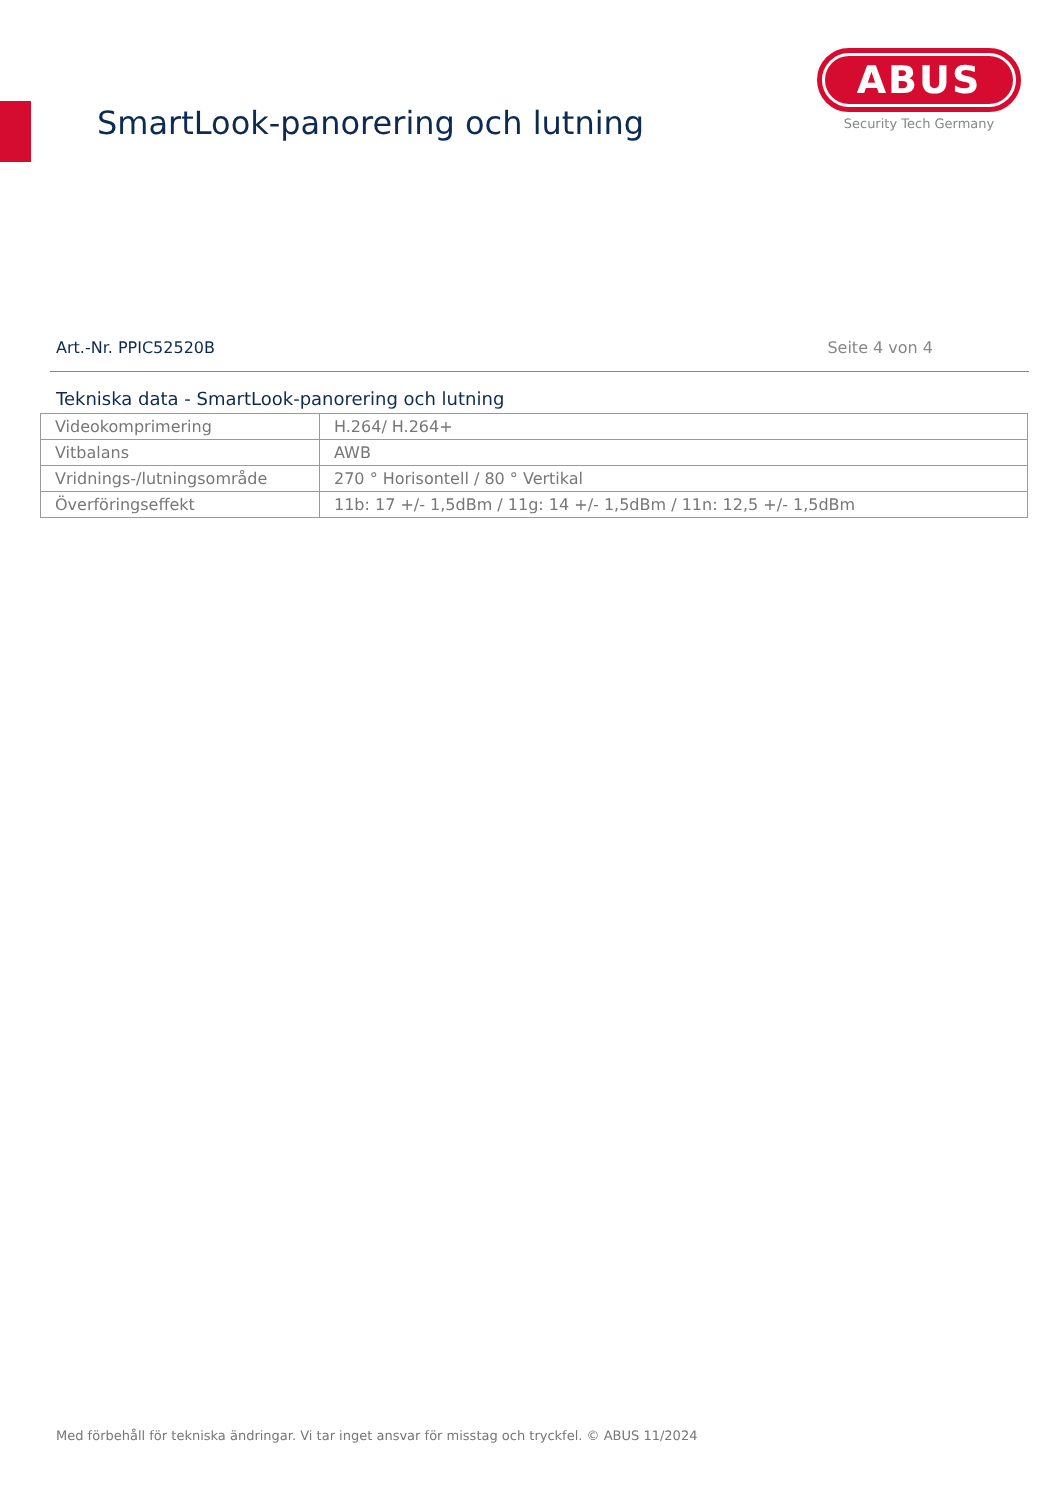SmartLook-panorering och lutning
ABUS
Security Tech Germany
Art.-Nr. PPIC52520B Seite 4 von 4
Tekniska data - SmartLook-panorering och lutning
| Videokomprimering | H.264/ H.264+ |
| Vitbalans | AWB |
| Vridnings-/lutningsområde | 270 ° Horisontell / 80 ° Vertikal |
| Överföringseffekt | 11b: 17 +/- 1,5dBm / 11g: 14 +/- 1,5dBm / 11n: 12,5 +/- 1,5dBm |
Med förbehåll för tekniska ändringar. Vi tar inget ansvar för misstag och tryckfel. © ABUS 11/2024